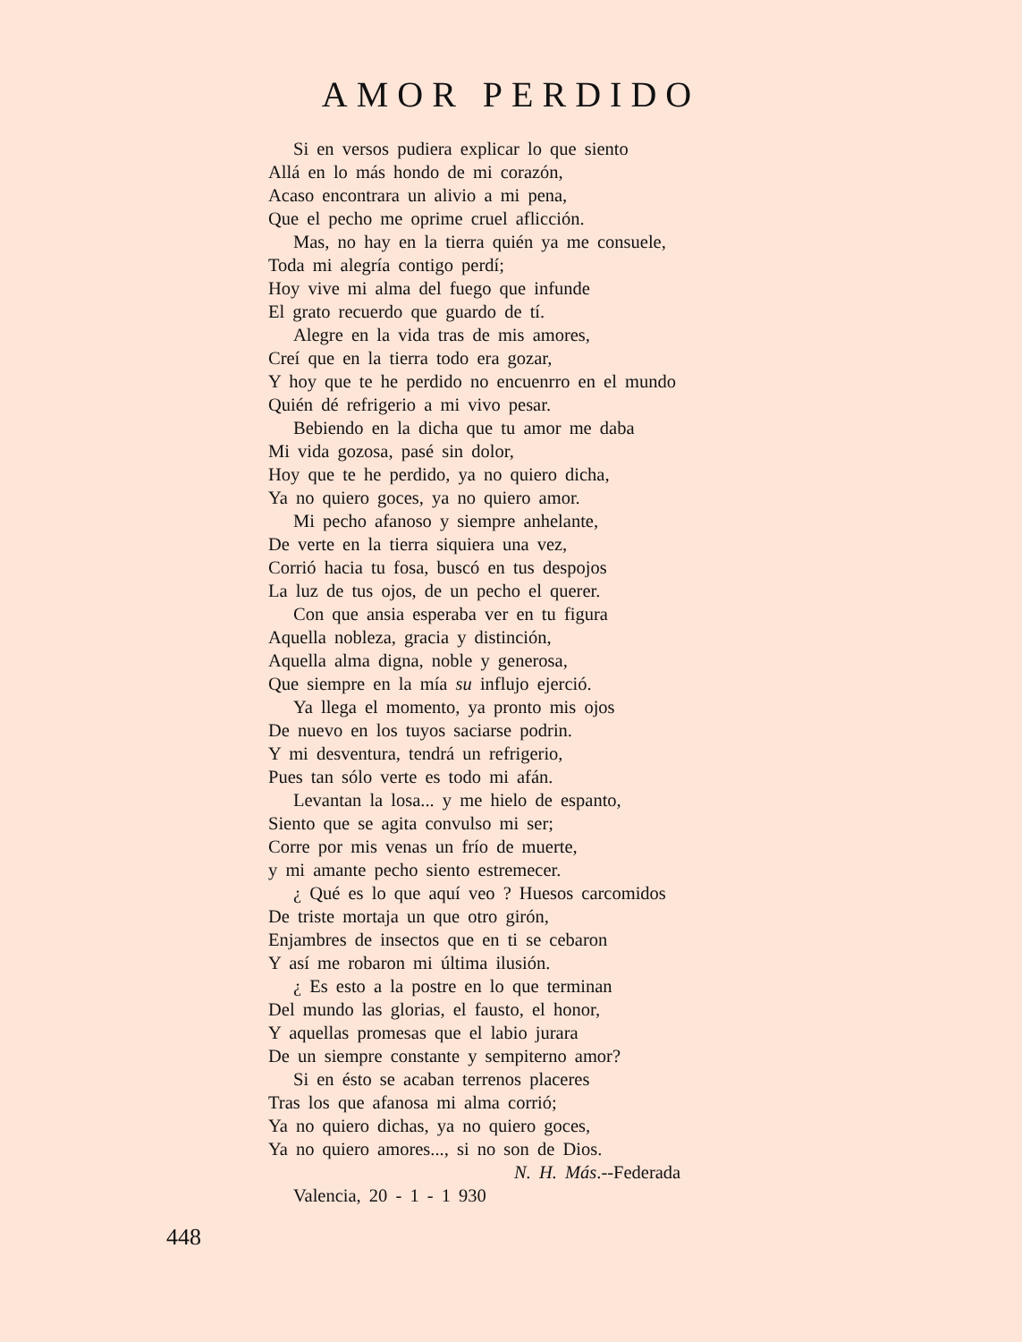AMOR PERDIDO
Si en versos pudiera explicar lo que siento
Allá en lo más hondo de mi corazón,
Acaso encontrara un alivio a mi pena,
Que el pecho me oprime cruel aflicción.
Mas, no hay en la tierra quién ya me consuele,
Toda mi alegría contigo perdí;
Hoy vive mi alma del fuego que infunde
El grato recuerdo que guardo de tí.
Alegre en la vida tras de mis amores,
Creí que en la tierra todo era gozar,
Y hoy que te he perdido no encuenrro en el mundo
Quién dé refrigerio a mi vivo pesar.
Bebiendo en la dicha que tu amor me daba
Mi vida gozosa, pasé sin dolor,
Hoy que te he perdido, ya no quiero dicha,
Ya no quiero goces, ya no quiero amor.
Mi pecho afanoso y siempre anhelante,
De verte en la tierra siquiera una vez,
Corrió hacia tu fosa, buscó en tus despojos
La luz de tus ojos, de un pecho el querer.
Con que ansia esperaba ver en tu figura
Aquella nobleza, gracia y distinción,
Aquella alma digna, noble y generosa,
Que siempre en la mía su influjo ejerció.
Ya llega el momento, ya pronto mis ojos
De nuevo en los tuyos saciarse podrin.
Y mi desventura, tendrá un refrigerio,
Pues tan sólo verte es todo mi afán.
Levantan la losa... y me hielo de espanto,
Siento que se agita convulso mi ser;
Corre por mis venas un frío de muerte,
y mi amante pecho siento estremecer.
¿ Qué es lo que aquí veo ? Huesos carcomidos
De triste mortaja un que otro girón,
Enjambres de insectos que en ti se cebaron
Y así me robaron mi última ilusión.
¿ Es esto a la postre en lo que terminan
Del mundo las glorias, el fausto, el honor,
Y aquellas promesas que el labio jurara
De un siempre constante y sempiterno amor?
Si en ésto se acaban terrenos placeres
Tras los que afanosa mi alma corrió;
Ya no quiero dichas, ya no quiero goces,
Ya no quiero amores..., si no son de Dios.
N. H. Más.--Federada
Valencia, 20 - 1 - 1 930
448